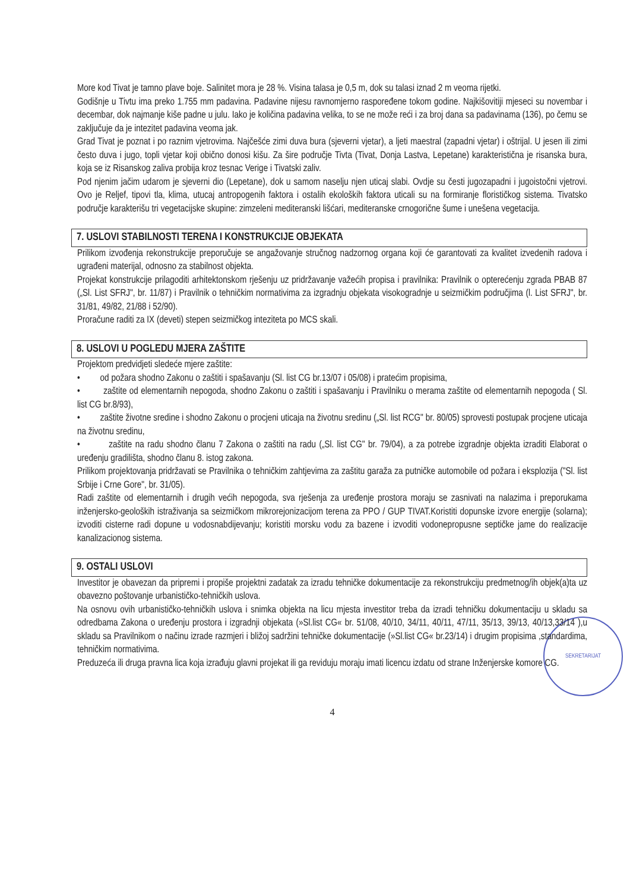More kod Tivat je tamno plave boje. Salinitet mora je 28 %. Visina talasa je 0,5 m, dok su talasi iznad 2 m veoma rijetki.
Godišnje u Tivtu ima preko 1.755 mm padavina. Padavine nijesu ravnomjerno raspoređene tokom godine. Najkišovitiji mjeseci su novembar i decembar, dok najmanje kiše padne u julu. Iako je količina padavina velika, to se ne može reći i za broj dana sa padavinama (136), po čemu se zaključuje da je intezitet padavina veoma jak.
Grad Tivat je poznat i po raznim vjetrovima. Najčešće zimi duva bura (sjeverni vjetar), a ljeti maestral (zapadni vjetar) i oštrijal. U jesen ili zimi često duva i jugo, topli vjetar koji obično donosi kišu. Za šire područje Tivta (Tivat, Donja Lastva, Lepetane) karakteristična je risanska bura, koja se iz Risanskog zaliva probija kroz tesnac Verige i Tivatski zaliv.
Pod njenim jačim udarom je sjeverni dio (Lepetane), dok u samom naselju njen uticaj slabi. Ovdje su česti jugozapadni i jugoistočni vjetrovi. Ovo je Reljef, tipovi tla, klima, utucaj antropogenih faktora i ostalih ekoloških faktora uticali su na formiranje florističkog sistema. Tivatsko područje karakterišu tri vegetacijske skupine: zimzeleni mediteranski lišćari, mediteranske crnogorične šume i unešena vegetacija.
7. USLOVI STABILNOSTI TERENA I KONSTRUKCIJE OBJEKATA
Prilikom izvođenja rekonstrukcije preporučuje se angažovanje stručnog nadzornog organa koji će garantovati za kvalitet izvedenih radova i ugrađeni materijal, odnosno za stabilnost objekta.
Projekat konstrukcije prilagoditi arhitektonskom rješenju uz pridržavanje važećih propisa i pravilnika: Pravilnik o opterećenju zgrada PBAB 87 („Sl. List SFRJ", br. 11/87) i Pravilnik o tehničkim normativima za izgradnju objekata visokogradnje u seizmičkim područjima (l. List SFRJ", br. 31/81, 49/82, 21/88 i 52/90).
Proračune raditi za IX (deveti) stepen seizmičkog inteziteta po MCS skali.
8. USLOVI U POGLEDU MJERA ZAŠTITE
Projektom predvidjeti sledeće mjere zaštite:
• od požara shodno Zakonu o zaštiti i spašavanju (Sl. list CG br.13/07 i 05/08) i pratećim propisima,
• zaštite od elementarnih nepogoda, shodno Zakonu o zaštiti i spašavanju i Pravilniku o merama zaštite od elementarnih nepogoda ( Sl. list CG br.8/93),
• zaštite životne sredine i shodno Zakonu o procjeni uticaja na životnu sredinu („Sl. list RCG" br. 80/05) sprovesti postupak procjene uticaja na životnu sredinu,
• zaštite na radu shodno članu 7 Zakona o zaštiti na radu („Sl. list CG" br. 79/04), a za potrebe izgradnje objekta izraditi Elaborat o uređenju gradilišta, shodno članu 8. istog zakona.
Prilikom projektovanja pridržavati se Pravilnika o tehničkim zahtjevima za zaštitu garaža za putničke automobile od požara i eksplozija ("Sl. list Srbije i Crne Gore", br. 31/05).
Radi zaštite od elementarnih i drugih većih nepogoda, sva rješenja za uređenje prostora moraju se zasnivati na nalazima i preporukama inženjersko-geoloških istraživanja sa seizmičkom mikrorejonizacijom terena za PPO / GUP TIVAT.Koristiti dopunske izvore energije (solarna); izvoditi cisterne radi dopune u vodosnabdijevanju; koristiti morsku vodu za bazene i izvoditi vodonepropusne septičke jame do realizacije kanalizacionog sistema.
9. OSTALI USLOVI
Investitor je obavezan da pripremi i propiše projektni zadatak za izradu tehničke dokumentacije za rekonstrukciju predmetnog/ih objek(a)ta uz obavezno poštovanje urbanističko-tehničkih uslova.
Na osnovu ovih urbanističko-tehničkih uslova i snimka objekta na licu mjesta investitor treba da izradi tehničku dokumentaciju u skladu sa odredbama Zakona o uređenju prostora i izgradnji objekata (»Sl.list CG« br. 51/08, 40/10, 34/11, 40/11, 47/11, 35/13, 39/13, 40/13,33/14 ),u skladu sa Pravilnikom o načinu izrade razmjeri i bližoj sadržini tehničke dokumentacije (»Sl.list CG« br.23/14) i drugim propisima ,standardima, tehničkim normativima.
Preduzeća ili druga pravna lica koja izrađuju glavni projekat ili ga reviduju moraju imati licencu izdatu od strane Inženjerske komore CG.
SEKRETARIJAT
4